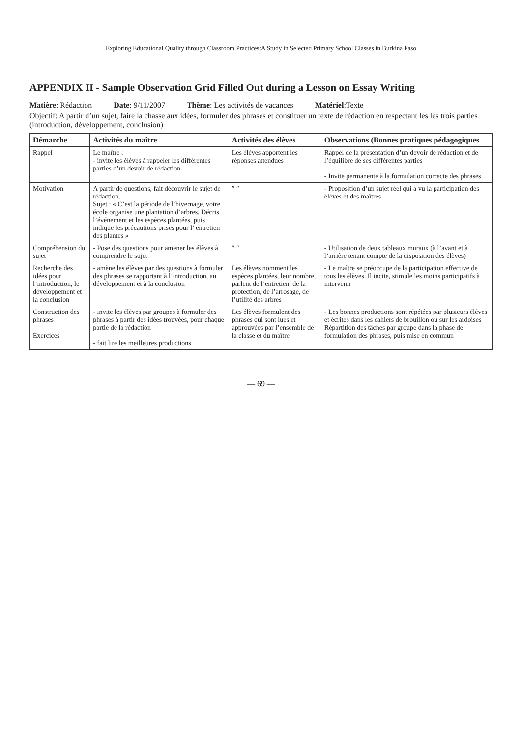Exploring Educational Quality through Classroom Practices:A Study in Selected Primary School Classes in Burkina Faso
APPENDIX II - Sample Observation Grid Filled Out during a Lesson on Essay Writing
Matière: Rédaction Date: 9/11/2007 Thème: Les activités de vacances Matériel:Texte
Objectif: A partir d’un sujet, faire la chasse aux idées, formuler des phrases et constituer un texte de rédaction en respectant les les trois parties (introduction, développement, conclusion)
| Démarche | Activités du maître | Activités des élèves | Observations (Bonnes pratiques pédagogiques |
| --- | --- | --- | --- |
| Rappel | Le maître : - invite les élèves à rappeler les différentes parties d’un devoir de rédaction | Les élèves apportent les réponses attendues | Rappel de la présentation d’un devoir de rédaction et de l’équilibre de ses différentes parties - Invite permanente à la formulation correcte des phrases |
| Motivation | A partir de questions, fait découvrir le sujet de rédaction. Sujet : « C’est la période de l’hivernage, votre école organise une plantation d’arbres. Décris l’événement et les espèces plantées, puis indique les précautions prises pour l’ entretien des plantes » | ″ ″ | - Proposition d’un sujet réel qui a vu la participation des élèves et des maîtres |
| Compréhension du sujet | - Pose des questions pour amener les élèves à comprendre le sujet | ″ ″ | - Utilisation de deux tableaux muraux (à l’avant et à l’arrière tenant compte de la disposition des élèves) |
| Recherche des idées pour l’introduction, le développement et la conclusion | - amène les élèves par des questions à formuler des phrases se rapportant à l’introduction, au développement et à la conclusion | Les élèves nomment les espèces plantées, leur nombre, parlent de l’entretien, de la protection, de l’arrosage, de l’utilité des arbres | - Le maître se préoccupe de la participation effective de tous les élèves. Il incite, stimule les moins participatifs à intervenir |
| Construction des phrases Exercices | - invite les élèves par groupes à formuler des phrases à partir des idées trouvées, pour chaque partie de la rédaction - fait lire les meilleures productions | Les élèves formulent des phrases qui sont lues et approuvées par l’ensemble de la classe et du maître | - Les bonnes productions sont répétées par plusieurs élèves et écrites dans les cahiers de brouillon ou sur les ardoises Répartition des tâches par groupe dans la phase de formulation des phrases, puis mise en commun |
— 69 —